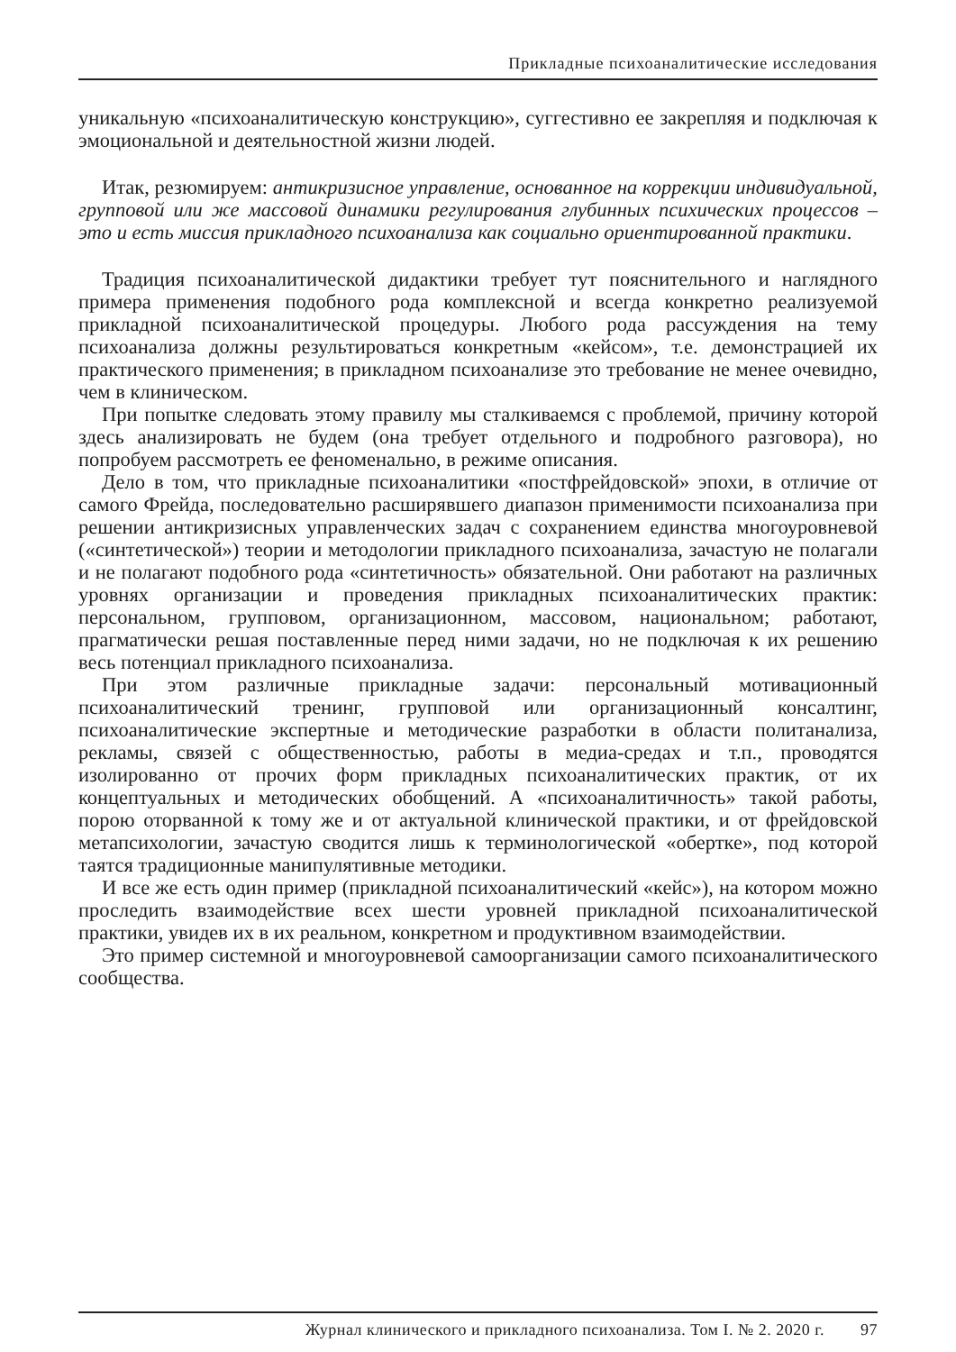Прикладные психоаналитические исследования
уникальную «психоаналитическую конструкцию», суггестивно ее закрепляя и подключая к эмоциональной и деятельностной жизни людей.
Итак, резюмируем: антикризисное управление, основанное на коррекции индивидуальной, групповой или же массовой динамики регулирования глубинных психических процессов – это и есть миссия прикладного психоанализа как социально ориентированной практики.
Традиция психоаналитической дидактики требует тут пояснительного и наглядного примера применения подобного рода комплексной и всегда конкретно реализуемой прикладной психоаналитической процедуры. Любого рода рассуждения на тему психоанализа должны результироваться конкретным «кейсом», т.е. демонстрацией их практического применения; в прикладном психоанализе это требование не менее очевидно, чем в клиническом.
При попытке следовать этому правилу мы сталкиваемся с проблемой, причину которой здесь анализировать не будем (она требует отдельного и подробного разговора), но попробуем рассмотреть ее феноменально, в режиме описания.
Дело в том, что прикладные психоаналитики «постфрейдовской» эпохи, в отличие от самого Фрейда, последовательно расширявшего диапазон применимости психоанализа при решении антикризисных управленческих задач с сохранением единства многоуровневой («синтетической») теории и методологии прикладного психоанализа, зачастую не полагали и не полагают подобного рода «синтетичность» обязательной. Они работают на различных уровнях организации и проведения прикладных психоаналитических практик: персональном, групповом, организационном, массовом, национальном; работают, прагматически решая поставленные перед ними задачи, но не подключая к их решению весь потенциал прикладного психоанализа.
При этом различные прикладные задачи: персональный мотивационный психоаналитический тренинг, групповой или организационный консалтинг, психоаналитические экспертные и методические разработки в области политанализа, рекламы, связей с общественностью, работы в медиа-средах и т.п., проводятся изолированно от прочих форм прикладных психоаналитических практик, от их концептуальных и методических обобщений. А «психоаналитичность» такой работы, порою оторванной к тому же и от актуальной клинической практики, и от фрейдовской метапсихологии, зачастую сводится лишь к терминологической «обертке», под которой таятся традиционные манипулятивные методики.
И все же есть один пример (прикладной психоаналитический «кейс»), на котором можно проследить взаимодействие всех шести уровней прикладной психоаналитической практики, увидев их в их реальном, конкретном и продуктивном взаимодействии.
Это пример системной и многоуровневой самоорганизации самого психоаналитического сообщества.
Журнал клинического и прикладного психоанализа. Том I. № 2. 2020 г. 97